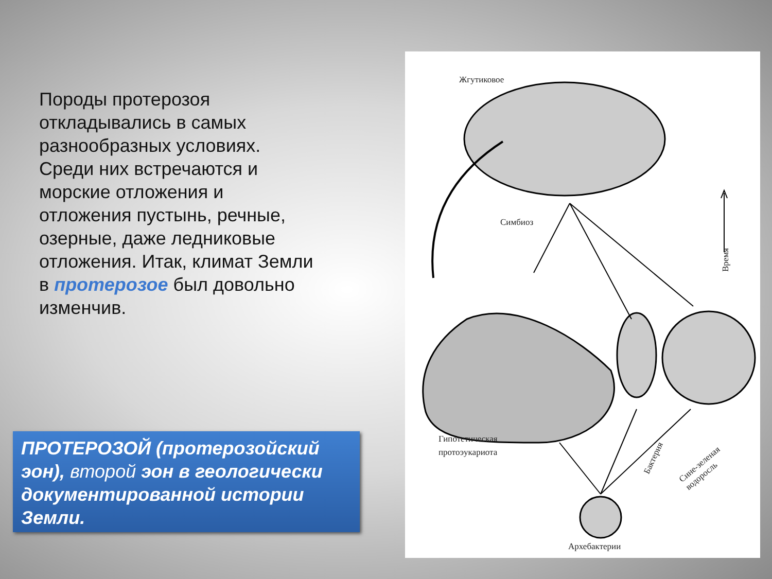Породы протерозоя откладывались в самых разнообразных условиях. Среди них встречаются и морские отложения и отложения пустынь, речные, озерные, даже ледниковые отложения. Итак, климат Земли в протерозое был довольно изменчив.
ПРОТЕРОЗОЙ (протерозойский эон), второй эон в геологически документированной истории Земли.
Жгутиковое
Симбиоз
Время
Гипотетическая
протоэукариота
Бактерия
Сине-зеленая
водоросль
Архебактерии